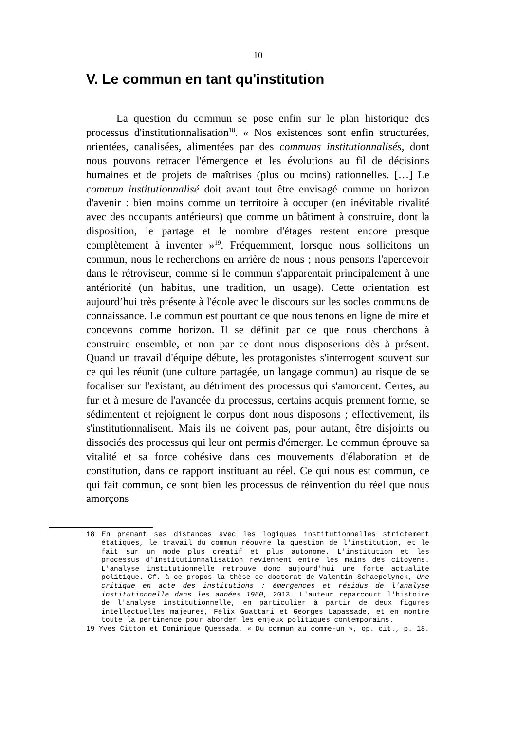10
V. Le commun en tant qu'institution
La question du commun se pose enfin sur le plan historique des processus d'institutionnalisation<sup>18</sup>. « Nos existences sont enfin structurées, orientées, canalisées, alimentées par des communs institutionnalisés, dont nous pouvons retracer l'émergence et les évolutions au fil de décisions humaines et de projets de maîtrises (plus ou moins) rationnelles. […] Le commun institutionnalisé doit avant tout être envisagé comme un horizon d'avenir : bien moins comme un territoire à occuper (en inévitable rivalité avec des occupants antérieurs) que comme un bâtiment à construire, dont la disposition, le partage et le nombre d'étages restent encore presque complètement à inventer »<sup>19</sup>. Fréquemment, lorsque nous sollicitons un commun, nous le recherchons en arrière de nous ; nous pensons l'apercevoir dans le rétroviseur, comme si le commun s'apparentait principalement à une antériorité (un habitus, une tradition, un usage). Cette orientation est aujourd’hui très présente à l'école avec le discours sur les socles communs de connaissance. Le commun est pourtant ce que nous tenons en ligne de mire et concevons comme horizon. Il se définit par ce que nous cherchons à construire ensemble, et non par ce dont nous disposerions dès à présent. Quand un travail d'équipe débute, les protagonistes s'interrogent souvent sur ce qui les réunit (une culture partagée, un langage commun) au risque de se focaliser sur l'existant, au détriment des processus qui s'amorcent. Certes, au fur et à mesure de l'avancée du processus, certains acquis prennent forme, se sédimentent et rejoignent le corpus dont nous disposons ; effectivement, ils s'institutionnalisent. Mais ils ne doivent pas, pour autant, être disjoints ou dissociés des processus qui leur ont permis d'émerger. Le commun éprouve sa vitalité et sa force cohésive dans ces mouvements d'élaboration et de constitution, dans ce rapport instituant au réel. Ce qui nous est commun, ce qui fait commun, ce sont bien les processus de réinvention du réel que nous amorçons
18 En prenant ses distances avec les logiques institutionnelles strictement étatiques, le travail du commun réouvre la question de l'institution, et le fait sur un mode plus créatif et plus autonome. L'institution et les processus d'institutionnalisation reviennent entre les mains des citoyens. L'analyse institutionnelle retrouve donc aujourd'hui une forte actualité politique. Cf. à ce propos la thèse de doctorat de Valentin Schaepelynck, Une critique en acte des institutions : émergences et résidus de l'analyse institutionnelle dans les années 1960, 2013. L'auteur reparcourt l'histoire de l'analyse institutionnelle, en particulier à partir de deux figures intellectuelles majeures, Félix Guattari et Georges Lapassade, et en montre toute la pertinence pour aborder les enjeux politiques contemporains.
19 Yves Citton et Dominique Quessada, « Du commun au comme-un », op. cit., p. 18.